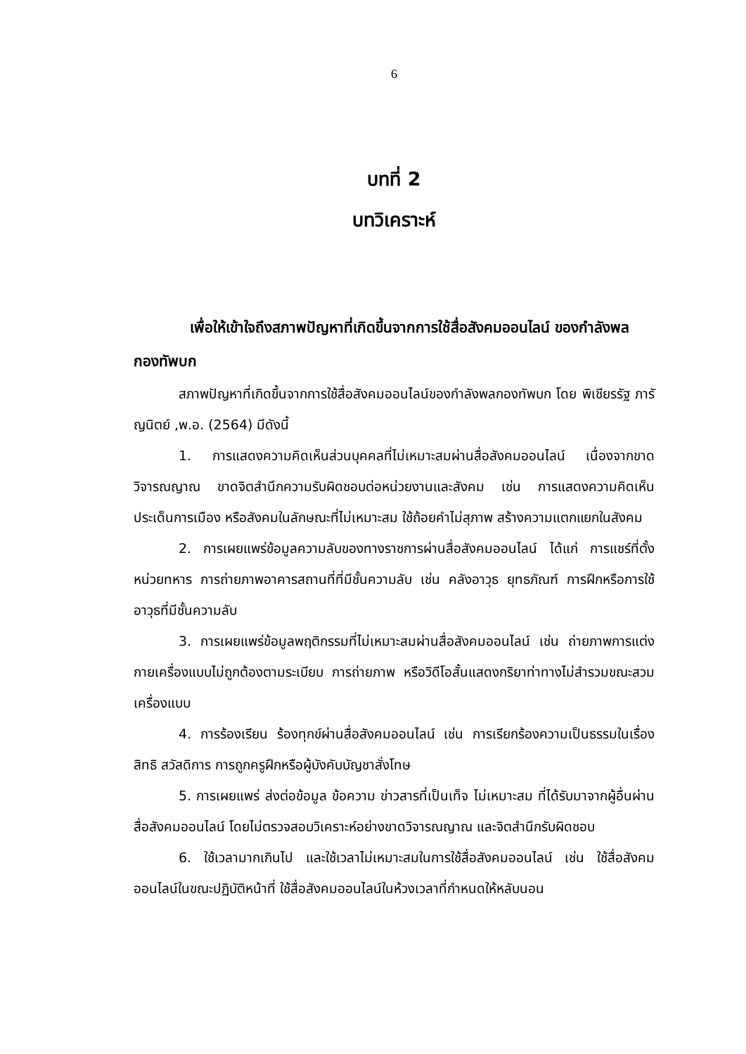6
บทที่ 2
บทวิเคราะห์
เพื่อให้เข้าใจถึงสภาพปัญหาที่เกิดขึ้นจากการใช้สื่อสังคมออนไลน์ ของกำลังพลกองทัพบก
สภาพปัญหาที่เกิดขึ้นจากการใช้สื่อสังคมออนไลน์ของกำลังพลกองทัพบก โดย พิเชียรรัฐ ภารัญนิตย์ ,พ.อ. (2564) มีดังนี้
1. การแสดงความคิดเห็นส่วนบุคคลที่ไม่เหมาะสมผ่านสื่อสังคมออนไลน์ เนื่องจากขาดวิจารณญาณ ขาดจิตสำนึกความรับผิดชอบต่อหน่วยงานและสังคม เช่น การแสดงความคิดเห็นประเด็นการเมือง หรือสังคมในลักษณะที่ไม่เหมาะสม ใช้ถ้อยคำไม่สุภาพ สร้างความแตกแยกในสังคม
2. การเผยแพร่ข้อมูลความลับของทางราชการผ่านสื่อสังคมออนไลน์ ได้แก่ การแชร์ที่ตั้งหน่วยทหาร การถ่ายภาพอาคารสถานที่ที่มีชั้นความลับ เช่น คลังอาวุธ ยุทธภัณฑ์ การฝึกหรือการใช้อาวุธที่มีชั้นความลับ
3. การเผยแพร่ข้อมูลพฤติกรรมที่ไม่เหมาะสมผ่านสื่อสังคมออนไลน์ เช่น ถ่ายภาพการแต่งกายเครื่องแบบไม่ถูกต้องตามระเบียบ การถ่ายภาพ หรือวิดีโอสั้นแสดงกริยาท่าทางไม่สำรวมขณะสวมเครื่องแบบ
4. การร้องเรียน ร้องทุกข์ผ่านสื่อสังคมออนไลน์ เช่น การเรียกร้องความเป็นธรรมในเรื่องสิทธิ สวัสดิการ การถูกครูฝึกหรือผู้บังคับบัญชาสั่งโทษ
5. การเผยแพร่ ส่งต่อข้อมูล ข้อความ ข่าวสารที่เป็นเท็จ ไม่เหมาะสม ที่ได้รับมาจากผู้อื่นผ่านสื่อสังคมออนไลน์ โดยไม่ตรวจสอบวิเคราะห์อย่างขาดวิจารณญาณ และจิตสำนึกรับผิดชอบ
6. ใช้เวลามากเกินไป และใช้เวลาไม่เหมาะสมในการใช้สื่อสังคมออนไลน์ เช่น ใช้สื่อสังคมออนไลน์ในขณะปฏิบัติหน้าที่ ใช้สื่อสังคมออนไลน์ในห้วงเวลาที่กำหนดให้หลับนอน